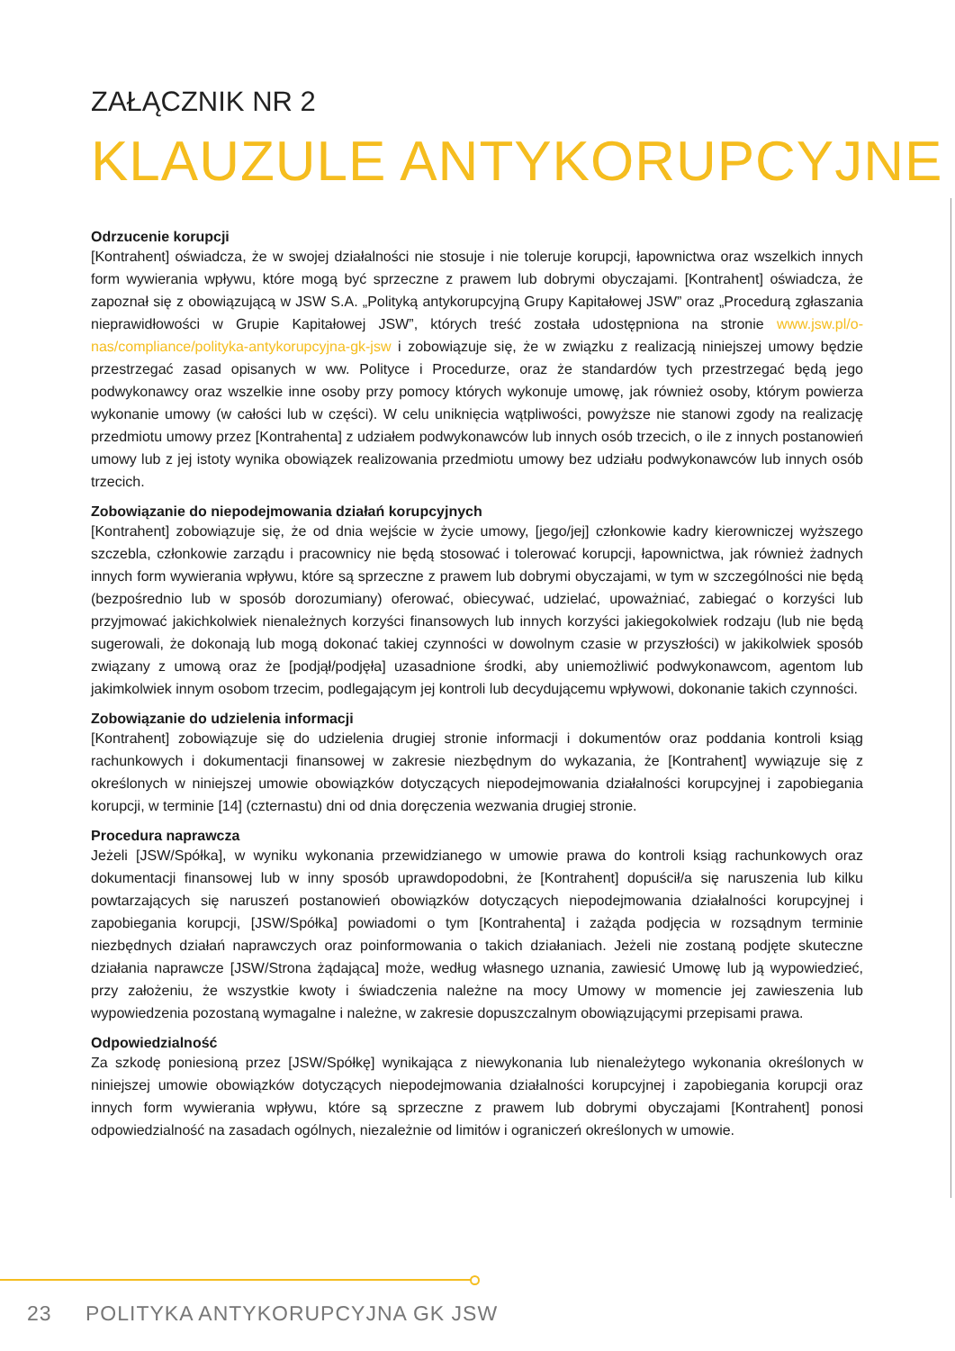ZAŁĄCZNIK NR 2
KLAUZULE ANTYKORUPCYJNE
Odrzucenie korupcji
[Kontrahent] oświadcza, że w swojej działalności nie stosuje i nie toleruje korupcji, łapownictwa oraz wszelkich innych form wywierania wpływu, które mogą być sprzeczne z prawem lub dobrymi obyczajami. [Kontrahent] oświadcza, że zapoznał się z obowiązującą w JSW S.A. „Polityką antykorupcyjną Grupy Kapitałowej JSW” oraz „Procedurą zgłaszania nieprawidłowości w Grupie Kapitałowej JSW”, których treść została udostępniona na stronie www.jsw.pl/o-nas/compliance/polityka-antykorupcyjna-gk-jsw i zobowiązuje się, że w związku z realizacją niniejszej umowy będzie przestrzegać zasad opisanych w ww. Polityce i Procedurze, oraz że standardów tych przestrzegać będą jego podwykonawcy oraz wszelkie inne osoby przy pomocy których wykonuje umowę, jak również osoby, którym powierza wykonanie umowy (w całości lub w części). W celu uniknięcia wątpliwości, powyższe nie stanowi zgody na realizację przedmiotu umowy przez [Kontrahenta] z udziałem podwykonawców lub innych osób trzecich, o ile z innych postanowień umowy lub z jej istoty wynika obowiązek realizowania przedmiotu umowy bez udziału podwykonawców lub innych osób trzecich.
Zobowiązanie do niepodejmowania działań korupcyjnych
[Kontrahent] zobowiązuje się, że od dnia wejście w życie umowy, [jego/jej] członkowie kadry kierowniczej wyższego szczebla, członkowie zarządu i pracownicy nie będą stosować i tolerować korupcji, łapownictwa, jak również żadnych innych form wywierania wpływu, które są sprzeczne z prawem lub dobrymi obyczajami, w tym w szczególności nie będą (bezpośrednio lub w sposób dorozumiany) oferować, obiecywać, udzielać, upoważniać, zabiegać o korzyści lub przyjmować jakichkolwiek nienależnych korzyści finansowych lub innych korzyści jakiegokolwiek rodzaju (lub nie będą sugerowali, że dokonają lub mogą dokonać takiej czynności w dowolnym czasie w przyszłości) w jakikolwiek sposób związany z umową oraz że [podjął/podjęła] uzasadnione środki, aby uniemożliwić podwykonawcom, agentom lub jakimkolwiek innym osobom trzecim, podlegającym jej kontroli lub decydującemu wpływowi, dokonanie takich czynności.
Zobowiązanie do udzielenia informacji
[Kontrahent] zobowiązuje się do udzielenia drugiej stronie informacji i dokumentów oraz poddania kontroli ksiąg rachunkowych i dokumentacji finansowej w zakresie niezbędnym do wykazania, że [Kontrahent] wywiązuje się z określonych w niniejszej umowie obowiązków dotyczących niepodejmowania działalności korupcyjnej i zapobiegania korupcji, w terminie [14] (czternastu) dni od dnia doręczenia wezwania drugiej stronie.
Procedura naprawcza
Jeżeli [JSW/Spółka], w wyniku wykonania przewidzianego w umowie prawa do kontroli ksiąg rachunkowych oraz dokumentacji finansowej lub w inny sposób uprawdopodobni, że [Kontrahent] dopuścił/a się naruszenia lub kilku powtarzających się naruszeń postanowień obowiązków dotyczących niepodejmowania działalności korupcyjnej i zapobiegania korupcji, [JSW/Spółka] powiadomi o tym [Kontrahenta] i zażąda podjęcia w rozsądnym terminie niezbędnych działań naprawczych oraz poinformowania o takich działaniach. Jeżeli nie zostaną podjęte skuteczne działania naprawcze [JSW/Strona żądająca] może, według własnego uznania, zawiesić Umowę lub ją wypowiedzieć, przy założeniu, że wszystkie kwoty i świadczenia należne na mocy Umowy w momencie jej zawieszenia lub wypowiedzenia pozostaną wymagalne i należne, w zakresie dopuszczalnym obowiązującymi przepisami prawa.
Odpowiedzialność
Za szkodę poniesioną przez [JSW/Spółkę] wynikająca z niewykonania lub nienależytego wykonania określonych w niniejszej umowie obowiązków dotyczących niepodejmowania działalności korupcyjnej i zapobiegania korupcji oraz innych form wywierania wpływu, które są sprzeczne z prawem lub dobrymi obyczajami [Kontrahent] ponosi odpowiedzialność na zasadach ogólnych, niezależnie od limitów i ograniczeń określonych w umowie.
23 POLITYKA ANTYKORUPCYJNA GK JSW